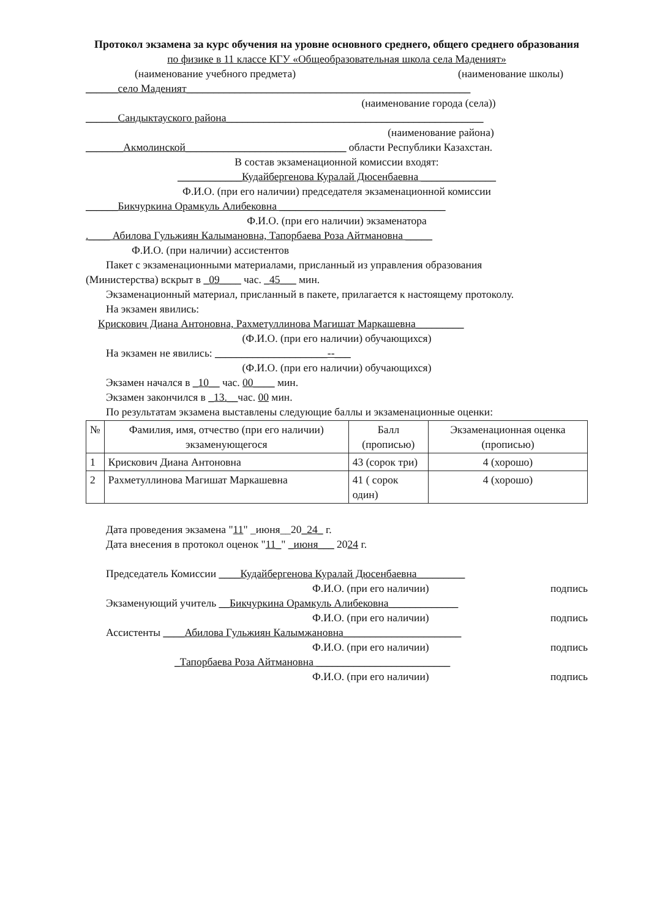Протокол экзамена за курс обучения на уровне основного среднего, общего среднего образования
по физике в 11 классе КГУ «Общеобразовательная школа села Маденият»
(наименование учебного предмета) (наименование школы)
______село Маденият_____________________________________________________
(наименование города (села))
______Сандыктауского района________________________________________________
(наименование района)
_______Акмолинской______________________________ области Республики Казахстан.
В состав экзаменационной комиссии входят:
____________Кудайбергенова Куралай Дюсенбаевна ______________
Ф.И.О. (при его наличии) председателя экзаменационной комиссии
______Бикчуркина Орамкуль Алибековна _______________________________
Ф.И.О. (при его наличии) экзаменатора
.____ Абилова Гульжиян Калымановна, Тапорбаева Роза Айтмановна _____
Ф.И.О. (при наличии) ассистентов
Пакет с экзаменационными материалами, присланный из управления образования
(Министерства) вскрыт в _09____ час. _45___ мин.
Экзаменационный материал, присланный в пакете, прилагается к настоящему протоколу.
На экзамен явились:
Крискович Диана Антоновна, Рахметуллинова Магишат Маркашевна_________
(Ф.И.О. (при его наличии) обучающихся)
На экзамен не явились: _____________________--___
(Ф.И.О. (при его наличии) обучающихся)
Экзамен начался в _10__ час. 00____ мин.
Экзамен закончился в _13.__час. 00 мин.
По результатам экзамена выставлены следующие баллы и экзаменационные оценки:
| № | Фамилия, имя, отчество (при его наличии) экзаменующегося | Балл (прописью) | Экзаменационная оценка (прописью) |
| --- | --- | --- | --- |
| 1 | Крискович Диана Антоновна | 43 (сорок три) | 4 (хорошо) |
| 2 | Рахметуллинова Магишат Маркашевна | 41 ( сорок один) | 4 (хорошо) |
Дата проведения экзамена "11" _июня__20_24_ г.
Дата внесения в протокол оценок "11_" _июня___ 2024 г.
Председатель Комиссии ____Кудайбергенова Куралай Дюсенбаевна_________
Ф.И.О. (при его наличии) подпись
Экзаменующий учитель __Бикчуркина Орамкуль Алибековна_____________
Ф.И.О. (при его наличии) подпись
Ассистенты ____Абилова Гульжиян Калымжановна______________________
Ф.И.О. (при его наличии) подпись
_Тапорбаева Роза Айтмановна _________________________
Ф.И.О. (при его наличии) подпись